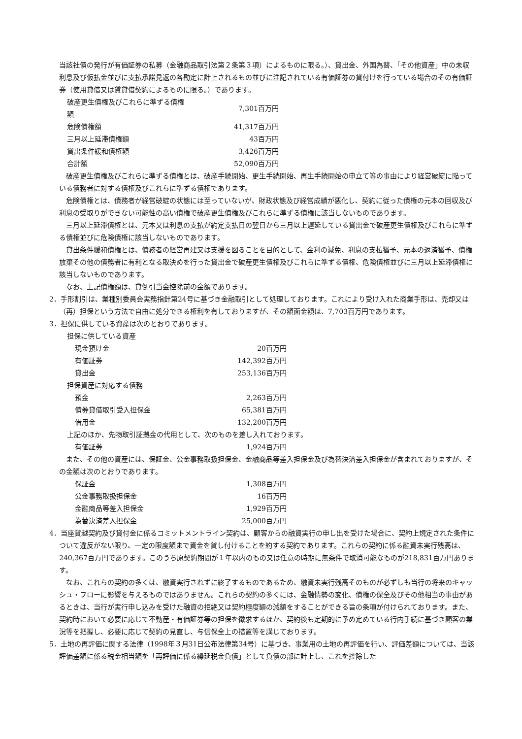当該社債の発行が有価証券の私募（金融商品取引法第２条第３項）によるものに限る。）、貸出金、外国為替、「その他資産」中の未収利息及び仮払金並びに支払承諾見返の各勘定に計上されるもの並びに注記されている有価証券の貸付けを行っている場合のその有価証券（使用貸借又は賃貸借契約によるものに限る。）であります。
| 破産更生債権及びこれらに準ずる債権額 | 7,301百万円 |
| 危険債権額 | 41,317百万円 |
| 三月以上延滞債権額 | 43百万円 |
| 貸出条件緩和債権額 | 3,426百万円 |
| 合計額 | 52,090百万円 |
破産更生債権及びこれらに準ずる債権とは、破産手続開始、更生手続開始、再生手続開始の申立て等の事由により経営破綻に陥っている債務者に対する債権及びこれらに準ずる債権であります。
危険債権とは、債務者が経営破綻の状態には至っていないが、財政状態及び経営成績が悪化し、契約に従った債権の元本の回収及び利息の受取りができない可能性の高い債権で破産更生債権及びこれらに準ずる債権に該当しないものであります。
三月以上延滞債権とは、元本又は利息の支払が約定支払日の翌日から三月以上遅延している貸出金で破産更生債権及びこれらに準ずる債権並びに危険債権に該当しないものであります。
貸出条件緩和債権とは、債務者の経営再建又は支援を図ることを目的として、金利の減免、利息の支払猶予、元本の返済猶予、債権放棄その他の債務者に有利となる取決めを行った貸出金で破産更生債権及びこれらに準ずる債権、危険債権並びに三月以上延滞債権に該当しないものであります。
なお、上記債権額は、貸倒引当金控除前の金額であります。
2．手形割引は、業種別委員会実務指針第24号に基づき金融取引として処理しております。これにより受け入れた商業手形は、売却又は（再）担保という方法で自由に処分できる権利を有しておりますが、その額面金額は、7,703百万円であります。
3．担保に供している資産は次のとおりであります。
担保に供している資産
| 現金預け金 | 20百万円 |
| 有価証券 | 142,392百万円 |
| 貸出金 | 253,136百万円 |
担保資産に対応する債務
| 預金 | 2,263百万円 |
| 債券貸借取引受入担保金 | 65,381百万円 |
| 借用金 | 132,200百万円 |
上記のほか、先物取引証拠金の代用として、次のものを差し入れております。
| 有価証券 | 1,924百万円 |
また、その他の資産には、保証金、公金事務取扱担保金、金融商品等差入担保金及び為替決済差入担保金が含まれておりますが、その金額は次のとおりであります。
| 保証金 | 1,308百万円 |
| 公金事務取扱担保金 | 16百万円 |
| 金融商品等差入担保金 | 1,929百万円 |
| 為替決済差入担保金 | 25,000百万円 |
4．当座貸越契約及び貸付金に係るコミットメントライン契約は、顧客からの融資実行の申し出を受けた場合に、契約上規定された条件について違反がない限り、一定の限度額まで資金を貸し付けることを約する契約であります。これらの契約に係る融資未実行残高は、240,367百万円であります。このうち原契約期間が１年以内のもの又は任意の時期に無条件で取消可能なものが218,831百万円あります。
なお、これらの契約の多くは、融資実行されずに終了するものであるため、融資未実行残高そのものが必ずしも当行の将来のキャッシュ・フローに影響を与えるものではありません。これらの契約の多くには、金融情勢の変化、債権の保全及びその他相当の事由があるときは、当行が実行申し込みを受けた融資の拒絶又は契約極度額の減額をすることができる旨の条項が付けられております。また、契約時において必要に応じて不動産・有価証券等の担保を徴求するほか、契約後も定期的に予め定めている行内手続に基づき顧客の業況等を把握し、必要に応じて契約の見直し、与信保全上の措置等を講じております。
5．土地の再評価に関する法律（1998年３月31日公布法律第34号）に基づき、事業用の土地の再評価を行い、評価差額については、当該評価差額に係る税金相当額を「再評価に係る繰延税金負債」として負債の部に計上し、これを控除した